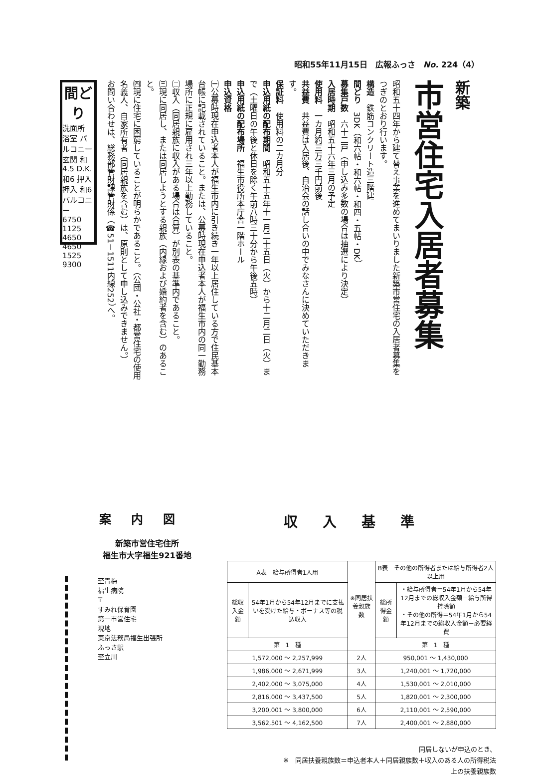昭和55年11月15日　広報ふっさ　No. 224（4）
新築
市営住宅入居者募集
昭和五十四年から建て替え事業を進めてまいりました新築市営住宅の入居者募集をつぎのとおり行います。
構造　鉄筋コンクリート造三階建
間どり　3DK（和六帖・和六帖・和四・五帖・DK）
募集戸数　六十二戸（申し込み多数の場合は抽選により決定）
入居時期　昭和五十六年三月の予定
使用料　一カ月約三万三千円前後
共益費　共益費は入居後、自治会の話し合いの中でみなさんに決めていただきます。
保証料　使用料の二カ月分
申込用紙の配布期間　昭和五十五年十一月二十五日（火）から十二月二日（火）まで（土曜日の午後と休日を除く午前八時三十分から午後五時）
申込用紙の配布場所　福生市役所本庁舎一階ホール
申込資格
㈠公募時現在申込者本人が福生市内に引き続き一年以上居住している方で住民基本台帳に記載されていること。または、公募時現在申込者本人が福生市内の同一勤務場所に正規に雇用され三年以上勤務していること。
㈡収入（同居親族に収入がある場合は合算）が別表の基準内であること。
㈢現に同居し、または同居しようとする親族（内縁および婚約者を含む）のあること。
㈣現に住宅に困窮していることが明らかであること。（公団・公社・都営住宅の使用名義人、自家所有者（同居親族を含む）は、原則として申し込みできません。）
お問い合わせは、総務部管財課管財係（☎51－1511内線252）へ。
間どり
洗面所 浴室 バルコニー 玄関 和4.5 D.K. 和6 押入 押入 和6 バルコニー
6750
1125 4650 4650 1525
9300
案内図
新築市営住宅住所
福生市大字福生921番地
至青梅
福生病院
〒
すみれ保育園
第一市営住宅
現地
東京法務局福生出張所
ふっさ駅
至立川
収入基準
| A表 給与所得者1人用 | | ※同居扶養親族数 | B表 その他の所得者または給与所得者2人以上用 | |
| --- | --- | --- | --- | --- |
| 総収入金額 | 54年1月から54年12月までに支払いを受けた給与・ボーナス等の税込収入 | | 総所得金額 | ・給与所得者＝54年1月から54年12月までの総収入金額－給与所得控除額 ・その他の所得＝54年1月から54年12月までの総収入金額－必要経費 |
| 第 1 種 | | | 第 1 種 | |
| 1,572,000 ～ 2,257,999 | | 2人 | 950,001 ～ 1,430,000 | |
| 1,986,000 ～ 2,671,999 | | 3人 | 1,240,001 ～ 1,720,000 | |
| 2,402,000 ～ 3,075,000 | | 4人 | 1,530,001 ～ 2,010,000 | |
| 2,816,000 ～ 3,437,500 | | 5人 | 1,820,001 ～ 2,300,000 | |
| 3,200,001 ～ 3,800,000 | | 6人 | 2,110,001 ～ 2,590,000 | |
| 3,562,501 ～ 4,162,500 | | 7人 | 2,400,001 ～ 2,880,000 | |
同居しないが申込のとき、
※　同居扶養親族数＝申込者本人＋同居親族数＋収入のある人の所得税法
上の扶養親族数